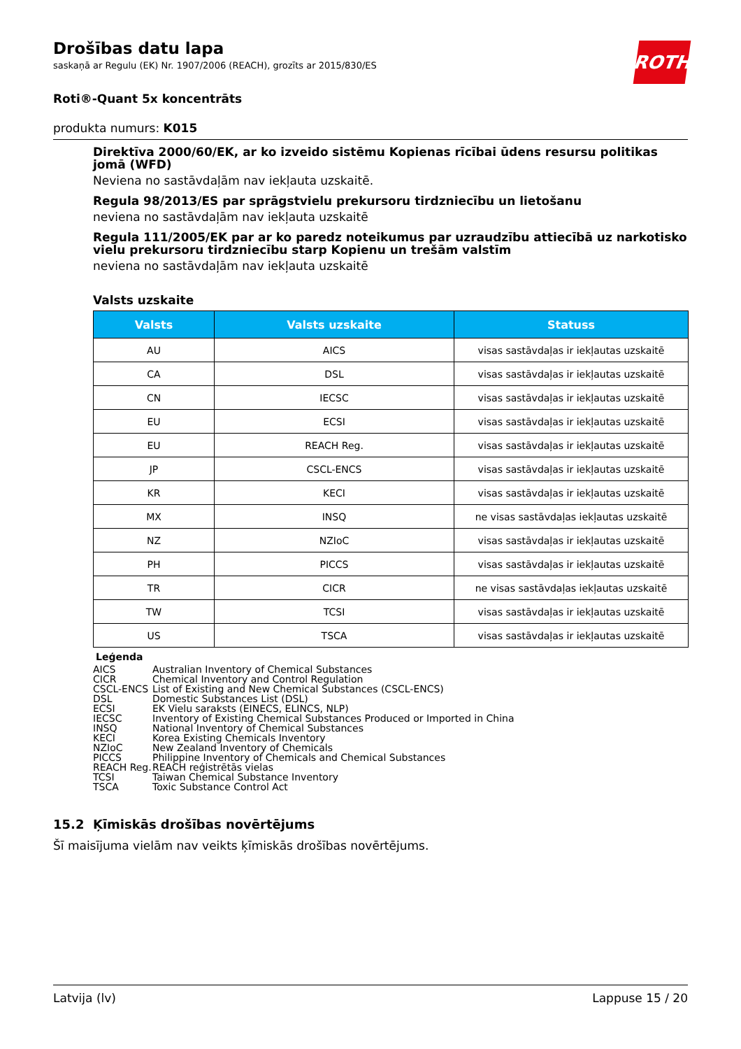ROTH
Drošības datu lapa
saskaņā ar Regulu (EK) Nr. 1907/2006 (REACH), grozīts ar 2015/830/ES
Roti®-Quant 5x koncentrāts
produkta numurs: K015
Direktīva 2000/60/EK, ar ko izveido sistēmu Kopienas rīcībai ūdens resursu politikas jomā (WFD)
Neviena no sastāvdaļām nav iekļauta uzskaitē.
Regula 98/2013/ES par sprāgstvielu prekursoru tirdzniecību un lietošanu
neviena no sastāvdaļām nav iekļauta uzskaitē
Regula 111/2005/EK par ar ko paredz noteikumus par uzraudzību attiecībā uz narkotisko vielu prekursoru tirdzniecību starp Kopienu un trešām valstīm
neviena no sastāvdaļām nav iekļauta uzskaitē
Valsts uzskaite
| Valsts | Valsts uzskaite | Statuss |
| --- | --- | --- |
| AU | AICS | visas sastāvdaļas ir iekļautas uzskaitē |
| CA | DSL | visas sastāvdaļas ir iekļautas uzskaitē |
| CN | IECSC | visas sastāvdaļas ir iekļautas uzskaitē |
| EU | ECSI | visas sastāvdaļas ir iekļautas uzskaitē |
| EU | REACH Reg. | visas sastāvdaļas ir iekļautas uzskaitē |
| JP | CSCL-ENCS | visas sastāvdaļas ir iekļautas uzskaitē |
| KR | KECI | visas sastāvdaļas ir iekļautas uzskaitē |
| MX | INSQ | ne visas sastāvdaļas iekļautas uzskaitē |
| NZ | NZIoC | visas sastāvdaļas ir iekļautas uzskaitē |
| PH | PICCS | visas sastāvdaļas ir iekļautas uzskaitē |
| TR | CICR | ne visas sastāvdaļas iekļautas uzskaitē |
| TW | TCSI | visas sastāvdaļas ir iekļautas uzskaitē |
| US | TSCA | visas sastāvdaļas ir iekļautas uzskaitē |
Leģenda
AICS Australian Inventory of Chemical Substances
CICR Chemical Inventory and Control Regulation
CSCL-ENCS List of Existing and New Chemical Substances (CSCL-ENCS)
DSL Domestic Substances List (DSL)
ECSI EK Vielu saraksts (EINECS, ELINCS, NLP)
IECSC Inventory of Existing Chemical Substances Produced or Imported in China
INSQ National Inventory of Chemical Substances
KECI Korea Existing Chemicals Inventory
NZIoC New Zealand Inventory of Chemicals
PICCS Philippine Inventory of Chemicals and Chemical Substances
REACH Reg. REACH reģistrētās vielas
TCSI Taiwan Chemical Substance Inventory
TSCA Toxic Substance Control Act
15.2 Ķīmiskās drošības novērtējums
Šī maisījuma vielām nav veikts ķīmiskās drošības novērtējums.
Latvija (lv) Lappuse 15 / 20